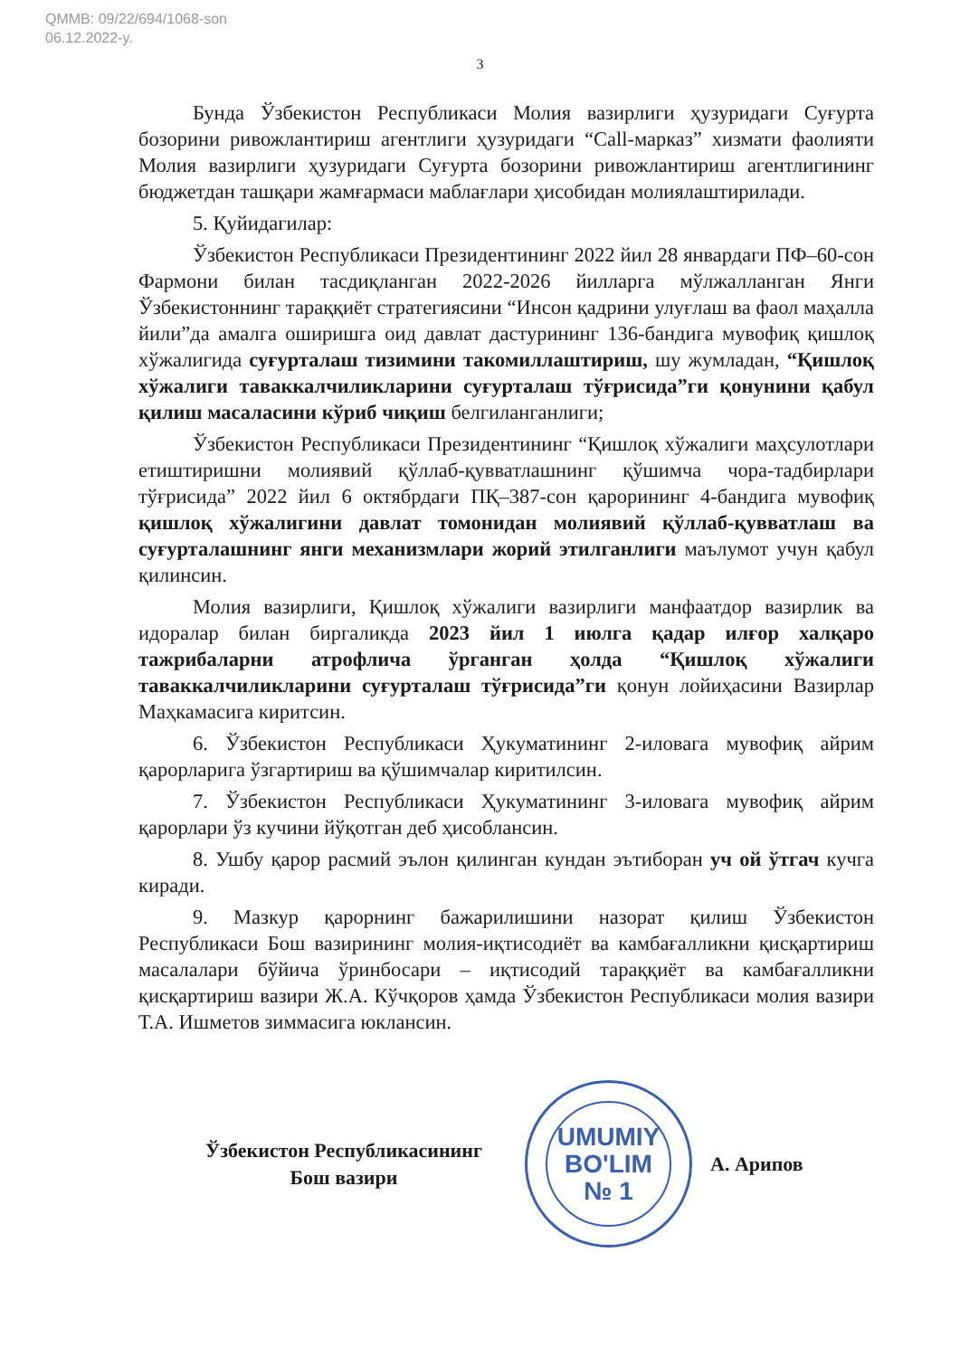QMMB: 09/22/694/1068-son
06.12.2022-y.
3
Бунда Ўзбекистон Республикаси Молия вазирлиги ҳузуридаги Суғурта бозорини ривожлантириш агентлиги ҳузуридаги “Call-марказ” хизмати фаолияти Молия вазирлиги ҳузуридаги Суғурта бозорини ривожлантириш агентлигининг бюджетдан ташқари жамғармаси маблағлари ҳисобидан молиялаштирилади.
5. Қуйидагилар:
Ўзбекистон Республикаси Президентининг 2022 йил 28 январдаги ПФ–60-сон Фармони билан тасдиқланган 2022-2026 йилларга мўлжалланган Янги Ўзбекистоннинг тараққиёт стратегиясини “Инсон қадрини улуғлаш ва фаол маҳалла йили”да амалга оширишга оид давлат дастурининг 136-бандига мувофиқ қишлоқ хўжалигида суғурталаш тизимини такомиллаштириш, шу жумладан, “Қишлоқ хўжалиги таваккалчиликларини суғурталаш тўғрисида”ги қонунини қабул қилиш масаласини кўриб чиқиш белгиланганлиги;
Ўзбекистон Республикаси Президентининг “Қишлоқ хўжалиги маҳсулотлари етиштиришни молиявий қўллаб-қувватлашнинг қўшимча чора-тадбирлари тўғрисида” 2022 йил 6 октябрдаги ПҚ–387-сон қарорининг 4-бандига мувофиқ қишлоқ хўжалигини давлат томонидан молиявий қўллаб-қувватлаш ва суғурталашнинг янги механизмлари жорий этилганлиги маълумот учун қабул қилинсин.
Молия вазирлиги, Қишлоқ хўжалиги вазирлиги манфаатдор вазирлик ва идоралар билан биргаликда 2023 йил 1 июлга қадар илғор халқаро тажрибаларни атрофлича ўрганган ҳолда “Қишлоқ хўжалиги таваккалчиликларини суғурталаш тўғрисида”ги қонун лойиҳасини Вазирлар Маҳкамасига киритсин.
6. Ўзбекистон Республикаси Ҳукуматининг 2-иловага мувофиқ айрим қарорларига ўзгартириш ва қўшимчалар киритилсин.
7. Ўзбекистон Республикаси Ҳукуматининг 3-иловага мувофиқ айрим қарорлари ўз кучини йўқотган деб ҳисоблансин.
8. Ушбу қарор расмий эълон қилинган кундан эътиборан уч ой ўтгач кучга киради.
9. Мазкур қарорнинг бажарилишини назорат қилиш Ўзбекистон Республикаси Бош вазирининг молия-иқтисодиёт ва камбағалликни қисқартириш масалалари бўйича ўринбосари – иқтисодий тараққиёт ва камбағалликни қисқартириш вазири Ж.А. Кўчқоров ҳамда Ўзбекистон Республикаси молия вазири Т.А. Ишметов зиммасига юклансин.
Ўзбекистон Республикасининг
Бош вазири
UMUMIY
BO'LIM
№ 1
А. Арипов